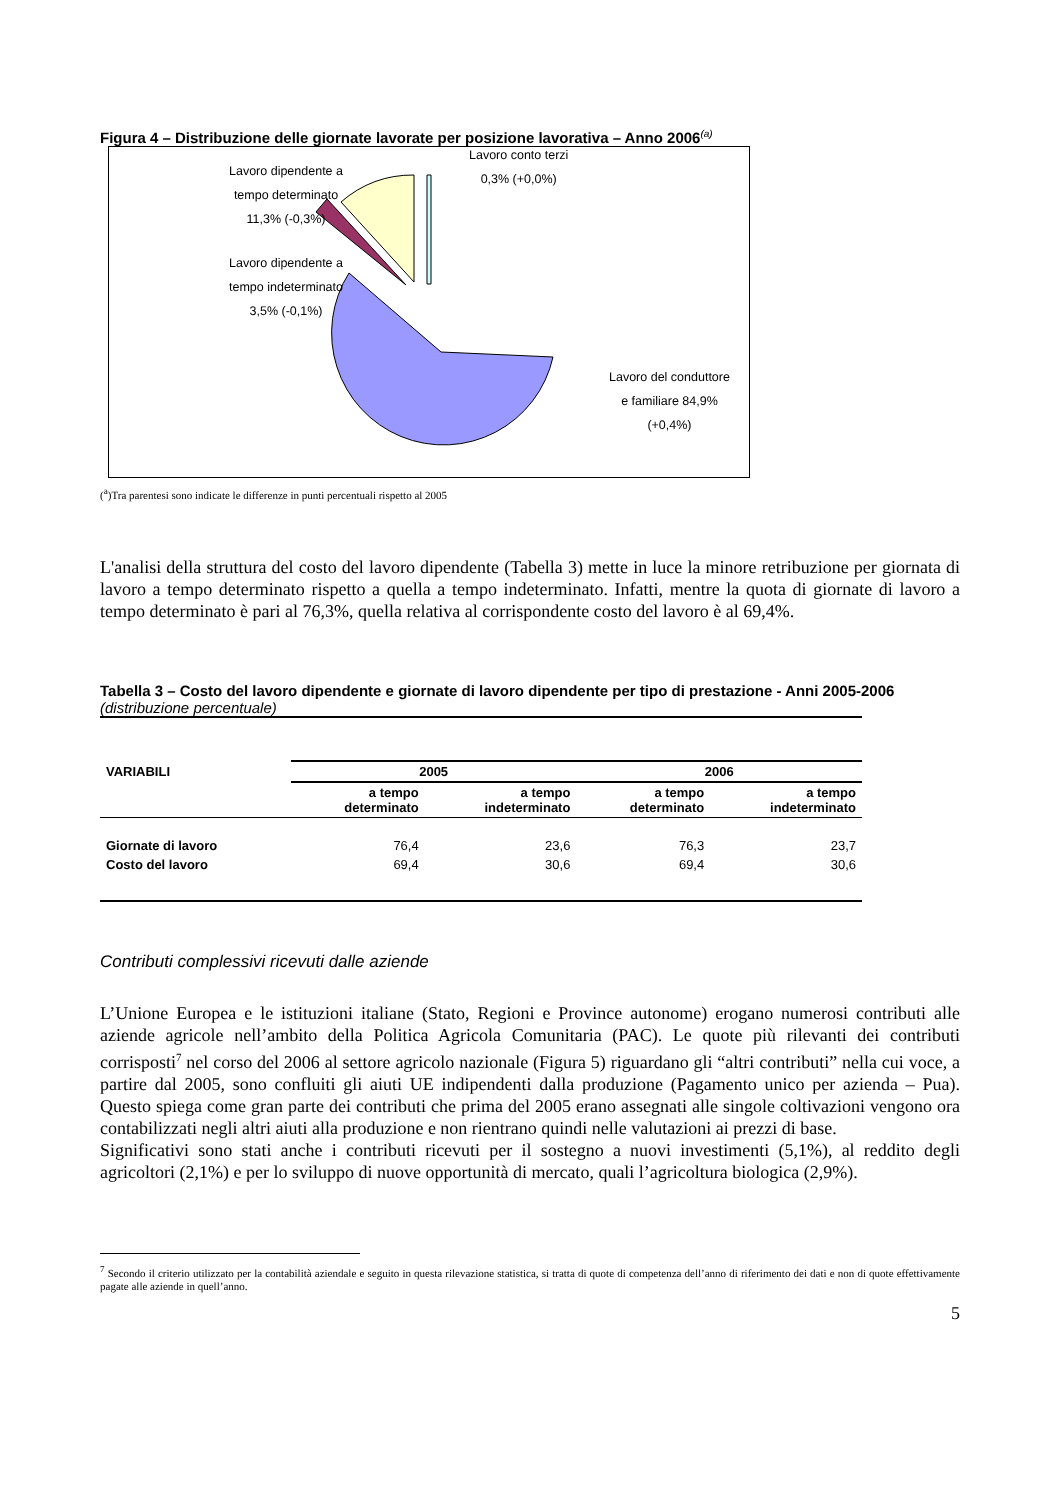Figura 4 – Distribuzione delle giornate lavorate per posizione lavorativa – Anno 2006<sup>(a)</sup>
Lavoro dipendente a
tempo determinato
11,3% (-0,3%)
Lavoro conto terzi
0,3% (+0,0%)
Lavoro dipendente a
tempo indeterminato
3,5% (-0,1%)
Lavoro del conduttore
e familiare 84,9%
(+0,4%)
(<sup>a</sup>)Tra parentesi sono indicate le differenze in punti percentuali rispetto al 2005
L'analisi della struttura del costo del lavoro dipendente (Tabella 3) mette in luce la minore retribuzione per giornata di lavoro a tempo determinato rispetto a quella a tempo indeterminato. Infatti, mentre la quota di giornate di lavoro a tempo determinato è pari al 76,3%, quella relativa al corrispondente costo del lavoro è al 69,4%.
Tabella 3 – Costo del lavoro dipendente e giornate di lavoro dipendente per tipo di prestazione - Anni 2005-2006 (distribuzione percentuale)
| VARIABILI | 2005 | | 2006 | |
| --- | --- | --- | --- | --- |
| | a tempo determinato | a tempo indeterminato | a tempo determinato | a tempo indeterminato |
| Giornate di lavoro | 76,4 | 23,6 | 76,3 | 23,7 |
| Costo del lavoro | 69,4 | 30,6 | 69,4 | 30,6 |
Contributi complessivi ricevuti dalle aziende
L’Unione Europea e le istituzioni italiane (Stato, Regioni e Province autonome) erogano numerosi contributi alle aziende agricole nell’ambito della Politica Agricola Comunitaria (PAC). Le quote più rilevanti dei contributi corrisposti<sup>7</sup> nel corso del 2006 al settore agricolo nazionale (Figura 5) riguardano gli “altri contributi” nella cui voce, a partire dal 2005, sono confluiti gli aiuti UE indipendenti dalla produzione (Pagamento unico per azienda – Pua). Questo spiega come gran parte dei contributi che prima del 2005 erano assegnati alle singole coltivazioni vengono ora contabilizzati negli altri aiuti alla produzione e non rientrano quindi nelle valutazioni ai prezzi di base.
Significativi sono stati anche i contributi ricevuti per il sostegno a nuovi investimenti (5,1%), al reddito degli agricoltori (2,1%) e per lo sviluppo di nuove opportunità di mercato, quali l’agricoltura biologica (2,9%).
<sup>7</sup> Secondo il criterio utilizzato per la contabilità aziendale e seguito in questa rilevazione statistica, si tratta di quote di competenza dell’anno di riferimento dei dati e non di quote effettivamente pagate alle aziende in quell’anno.
5